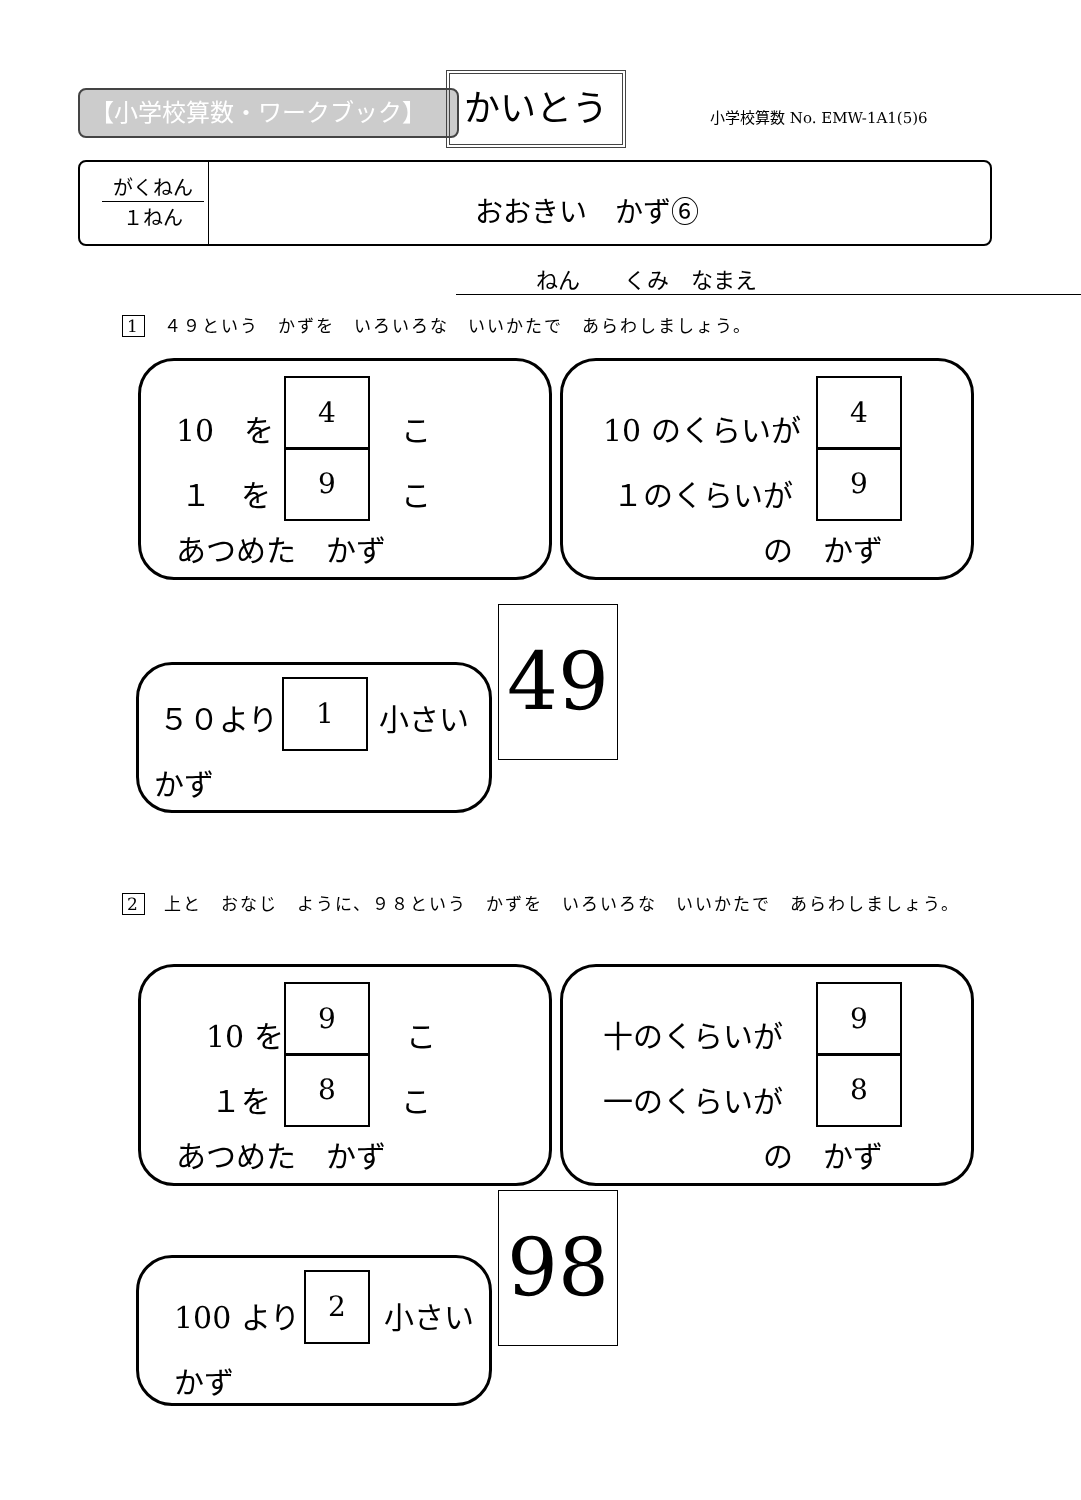【小学校算数・ワークブック】 かいとう
小学校算数 No. EMW-1A1(5)6
がくねん
１ねん
おおきい　かず⑥
ねん　　くみ　なまえ
1　４９という　かずを　いろいろな　いいかたで　あらわしましょう。
10　を
4
こ
１　を
9
こ
あつめた　かず
10 のくらいが
4
１のくらいが
9
の　かず
５０より
1
小さい
かず
49
2　上と　おなじ　ように、９８という　かずを　いろいろな　いいかたで　あらわしましょう。
10 を
9
こ
１を
8
こ
あつめた　かず
十のくらいが
9
一のくらいが
8
の　かず
100 より
2
小さい
かず
98